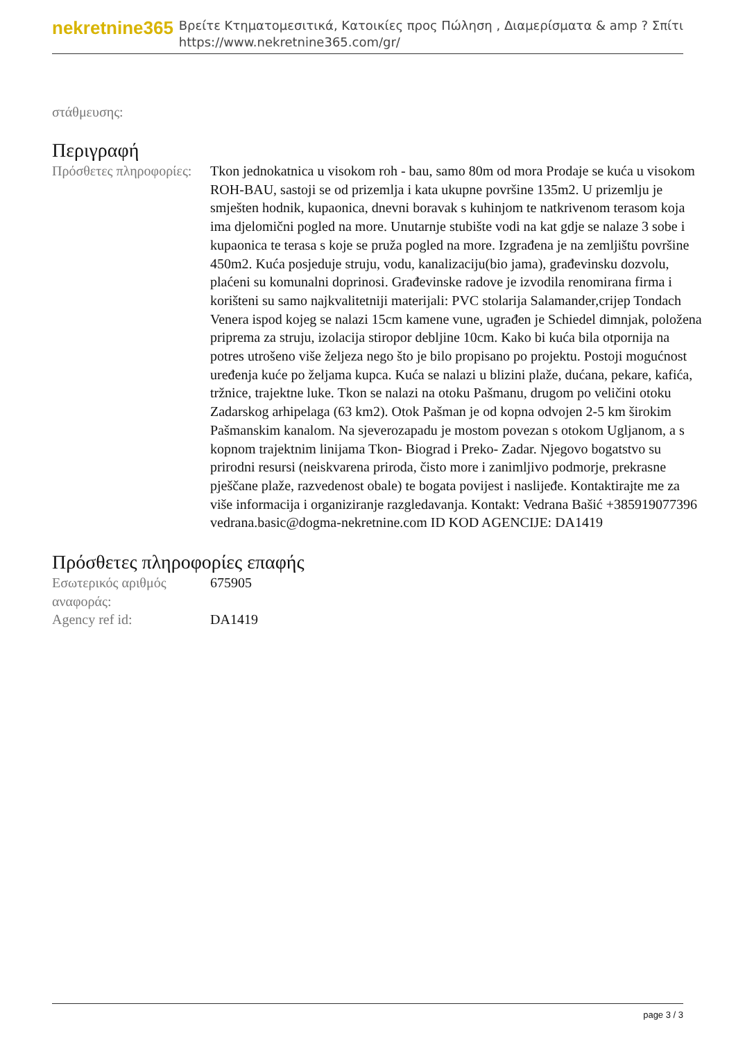nekretnine365
Βρείτε Κτηματομεσιτικά, Κατοικίες προς Πώληση , Διαμερίσματα & amp ? Σπίτι
https://www.nekretnine365.com/gr/
στάθμευσης:
Περιγραφή
| Πρόσθετες πληροφορίες: | Tkon jednokatnica u visokom roh - bau, samo 80m od mora Prodaje se kuća u visokom ROH-BAU, sastoji se od prizemlja i kata ukupne površine 135m2. U prizemlju je smješten hodnik, kupaonica, dnevni boravak s kuhinjom te natkrivenom terasom koja ima djelomični pogled na more. Unutarnje stubište vodi na kat gdje se nalaze 3 sobe i kupaonica te terasa s koje se pruža pogled na more. Izgrađena je na zemljištu površine 450m2. Kuća posjeduje struju, vodu, kanalizaciju(bio jama), građevinsku dozvolu, plaćeni su komunalni doprinosi. Građevinske radove je izvodila renomirana firma i korišteni su samo najkvalitetniji materijali: PVC stolarija Salamander,crijep Tondach Venera ispod kojeg se nalazi 15cm kamene vune, ugrađen je Schiedel dimnjak, položena priprema za struju, izolacija stiropor debljine 10cm. Kako bi kuća bila otpornija na potres utrošeno više željeza nego što je bilo propisano po projektu. Postoji mogućnost uređenja kuće po željama kupca. Kuća se nalazi u blizini plaže, dućana, pekare, kafića, tržnice, trajektne luke. Tkon se nalazi na otoku Pašmanu, drugom po veličini otoku Zadarskog arhipelaga (63 km2). Otok Pašman je od kopna odvojen 2-5 km širokim Pašmanskim kanalom. Na sjeverozapadu je mostom povezan s otokom Ugljanom, a s kopnom trajektnim linijama Tkon- Biograd i Preko- Zadar. Njegovo bogatstvo su prirodni resursi (neiskvarena priroda, čisto more i zanimljivo podmorje, prekrasne pješčane plaže, razvedenost obale) te bogata povijest i naslijeđe. Kontaktirajte me za više informacija i organiziranje razgledavanja. Kontakt: Vedrana Bašić +385919077396 vedrana.basic@dogma-nekretnine.com ID KOD AGENCIJE: DA1419 |
Πρόσθετες πληροφορίες επαφής
| Εσωτερικός αριθμός αναφοράς: | 675905 |
| Agency ref id: | DA1419 |
page 3 / 3